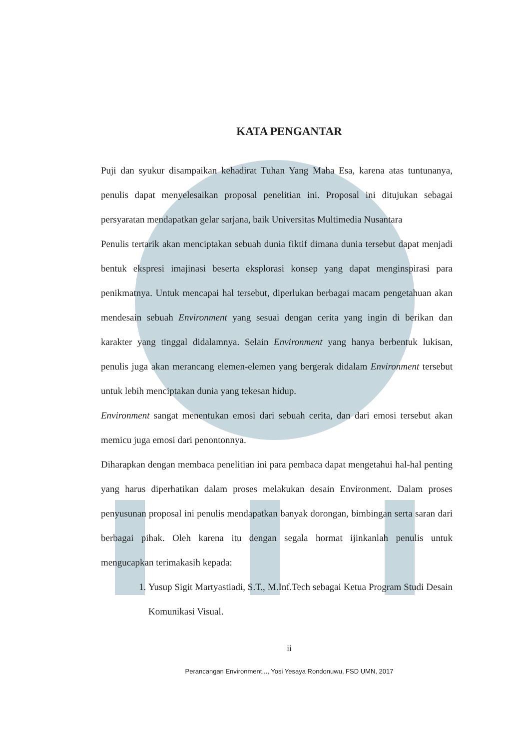KATA PENGANTAR
Puji dan syukur disampaikan kehadirat Tuhan Yang Maha Esa, karena atas tuntunanya, penulis dapat menyelesaikan proposal penelitian ini. Proposal ini ditujukan sebagai persyaratan mendapatkan gelar sarjana, baik Universitas Multimedia Nusantara
Penulis tertarik akan menciptakan sebuah dunia fiktif dimana dunia tersebut dapat menjadi bentuk ekspresi imajinasi beserta eksplorasi konsep yang dapat menginspirasi para penikmatnya. Untuk mencapai hal tersebut, diperlukan berbagai macam pengetahuan akan mendesain sebuah Environment yang sesuai dengan cerita yang ingin di berikan dan karakter yang tinggal didalamnya. Selain Environment yang hanya berbentuk lukisan, penulis juga akan merancang elemen-elemen yang bergerak didalam Environment tersebut untuk lebih menciptakan dunia yang tekesan hidup.
Environment sangat menentukan emosi dari sebuah cerita, dan dari emosi tersebut akan memicu juga emosi dari penontonnya.
Diharapkan dengan membaca penelitian ini para pembaca dapat mengetahui hal-hal penting yang harus diperhatikan dalam proses melakukan desain Environment. Dalam proses penyusunan proposal ini penulis mendapatkan banyak dorongan, bimbingan serta saran dari berbagai pihak. Oleh karena itu dengan segala hormat ijinkanlah penulis untuk mengucapkan terimakasih kepada:
1. Yusup Sigit Martyastiadi, S.T., M.Inf.Tech sebagai Ketua Program Studi Desain Komunikasi Visual.
ii
Perancangan Environment..., Yosi Yesaya Rondonuwu, FSD UMN, 2017